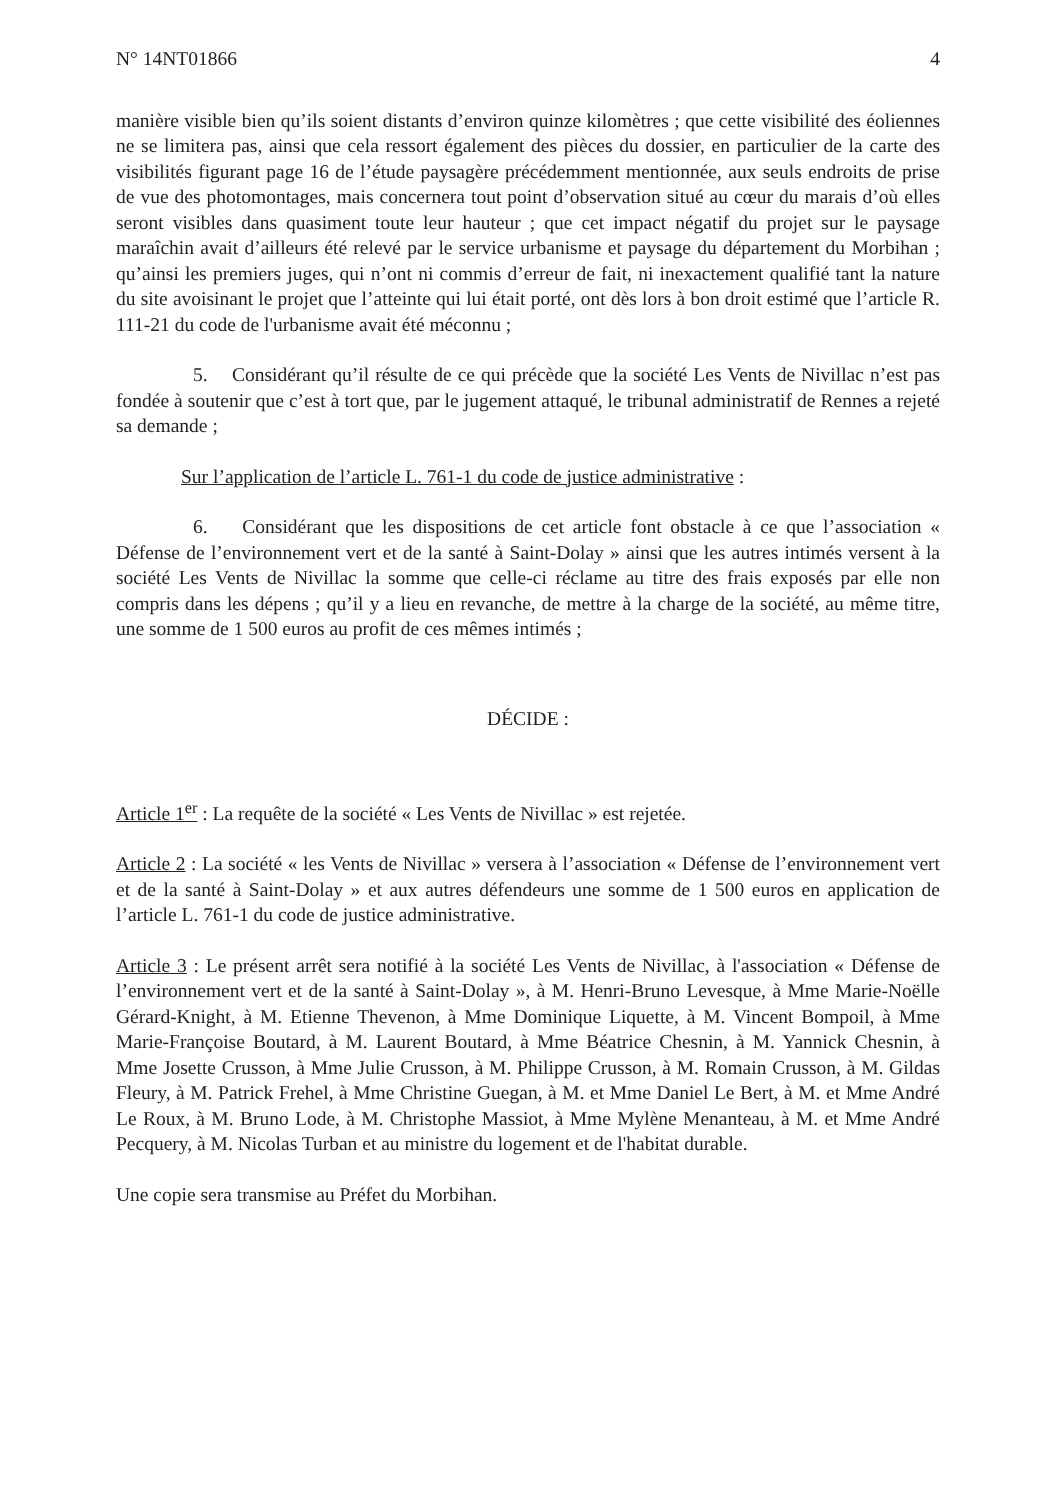N° 14NT01866 4
manière visible bien qu’ils soient distants d’environ quinze kilomètres ; que cette visibilité des éoliennes ne se limitera pas, ainsi que cela ressort également des pièces du dossier, en particulier de la carte des visibilités figurant page 16 de l’étude paysagère précédemment mentionnée, aux seuls endroits de prise de vue des photomontages, mais concernera tout point d’observation situé au cœur du marais d’où elles seront visibles dans quasiment toute leur hauteur ; que cet impact négatif du projet sur le paysage maraîchin avait d’ailleurs été relevé par le service urbanisme et paysage du département du Morbihan ; qu’ainsi les premiers juges, qui n’ont ni commis d’erreur de fait, ni inexactement qualifié tant la nature du site avoisinant le projet que l’atteinte qui lui était porté, ont dès lors à bon droit estimé que l’article R. 111-21 du code de l'urbanisme avait été méconnu ;
5. Considérant qu’il résulte de ce qui précède que la société Les Vents de Nivillac n’est pas fondée à soutenir que c’est à tort que, par le jugement attaqué, le tribunal administratif de Rennes a rejeté sa demande ;
Sur l’application de l’article L. 761-1 du code de justice administrative :
6. Considérant que les dispositions de cet article font obstacle à ce que l’association « Défense de l’environnement vert et de la santé à Saint-Dolay » ainsi que les autres intimés versent à la société Les Vents de Nivillac la somme que celle-ci réclame au titre des frais exposés par elle non compris dans les dépens ; qu’il y a lieu en revanche, de mettre à la charge de la société, au même titre, une somme de 1 500 euros au profit de ces mêmes intimés ;
DÉCIDE :
Article 1<sup>er</sup> : La requête de la société « Les Vents de Nivillac » est rejetée.
Article 2 : La société « les Vents de Nivillac » versera à l’association « Défense de l’environnement vert et de la santé à Saint-Dolay » et aux autres défendeurs une somme de 1 500 euros en application de l’article L. 761-1 du code de justice administrative.
Article 3 : Le présent arrêt sera notifié à la société Les Vents de Nivillac, à l'association « Défense de l’environnement vert et de la santé à Saint-Dolay », à M. Henri-Bruno Levesque, à Mme Marie-Noëlle Gérard-Knight, à M. Etienne Thevenon, à Mme Dominique Liquette, à M. Vincent Bompoil, à Mme Marie-Françoise Boutard, à M. Laurent Boutard, à Mme Béatrice Chesnin, à M. Yannick Chesnin, à Mme Josette Crusson, à Mme Julie Crusson, à M. Philippe Crusson, à M. Romain Crusson, à M. Gildas Fleury, à M. Patrick Frehel, à Mme Christine Guegan, à M. et Mme Daniel Le Bert, à M. et Mme André Le Roux, à M. Bruno Lode, à M. Christophe Massiot, à Mme Mylène Menanteau, à M. et Mme André Pecquery, à M. Nicolas Turban et au ministre du logement et de l'habitat durable.
Une copie sera transmise au Préfet du Morbihan.